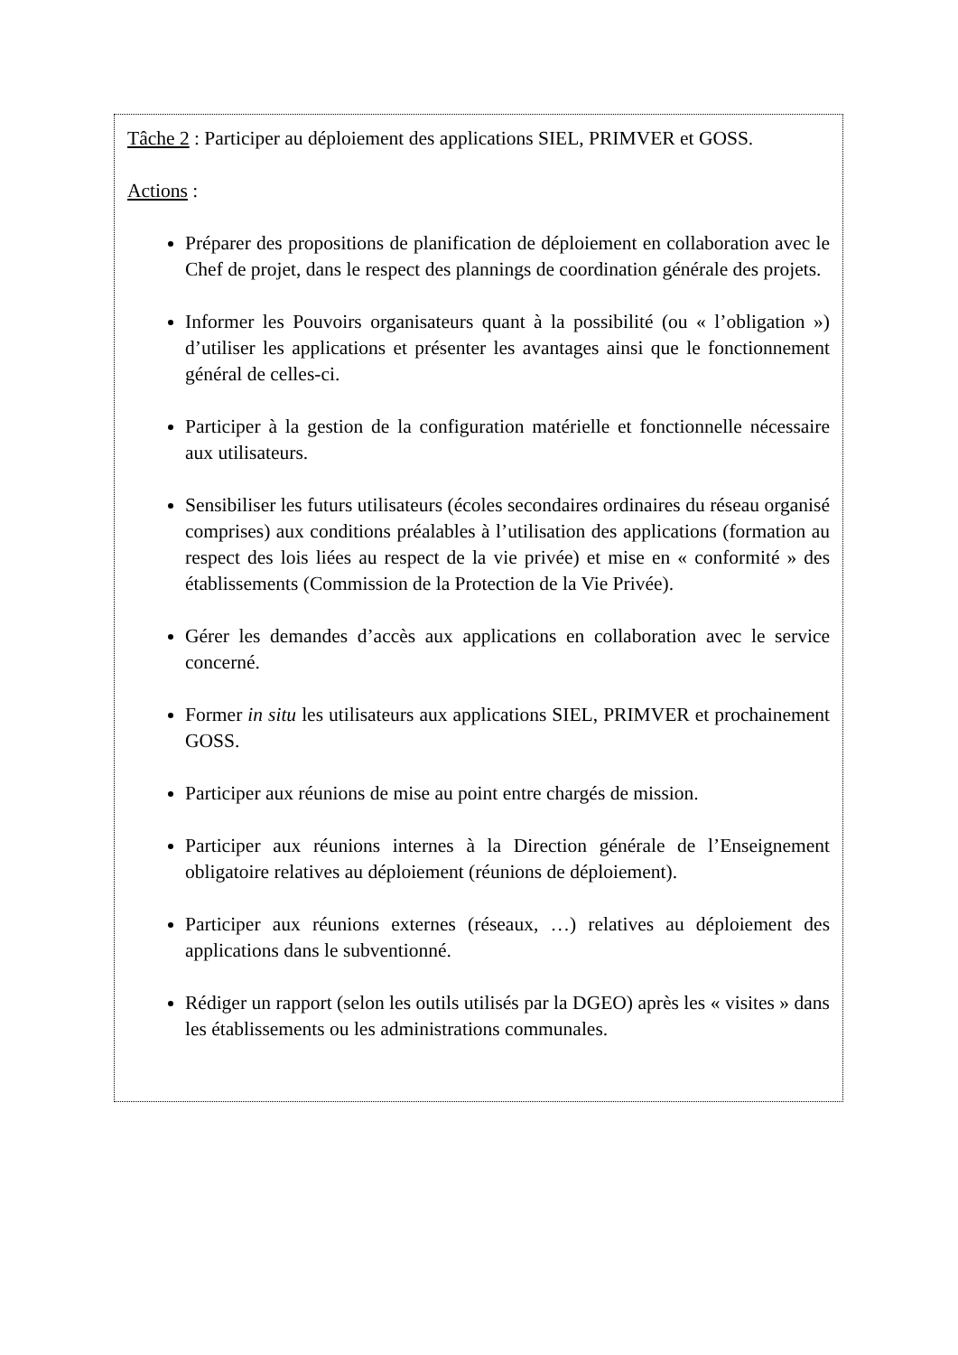Tâche 2 : Participer au déploiement des applications SIEL, PRIMVER et GOSS.
Actions :
Préparer des propositions de planification de déploiement en collaboration avec le Chef de projet, dans le respect des plannings de coordination générale des projets.
Informer les Pouvoirs organisateurs quant à la possibilité (ou « l’obligation ») d’utiliser les applications et présenter les avantages ainsi que le fonctionnement général de celles-ci.
Participer à la gestion de la configuration matérielle et fonctionnelle nécessaire aux utilisateurs.
Sensibiliser les futurs utilisateurs (écoles secondaires ordinaires du réseau organisé comprises) aux conditions préalables à l’utilisation des applications (formation au respect des lois liées au respect de la vie privée) et mise en « conformité » des établissements (Commission de la Protection de la Vie Privée).
Gérer les demandes d’accès aux applications en collaboration avec le service concerné.
Former in situ les utilisateurs aux applications SIEL, PRIMVER et prochainement GOSS.
Participer aux réunions de mise au point entre chargés de mission.
Participer aux réunions internes à la Direction générale de l’Enseignement obligatoire relatives au déploiement (réunions de déploiement).
Participer aux réunions externes (réseaux, …) relatives au déploiement des applications dans le subventionné.
Rédiger un rapport (selon les outils utilisés par la DGEO) après les « visites » dans les établissements ou les administrations communales.